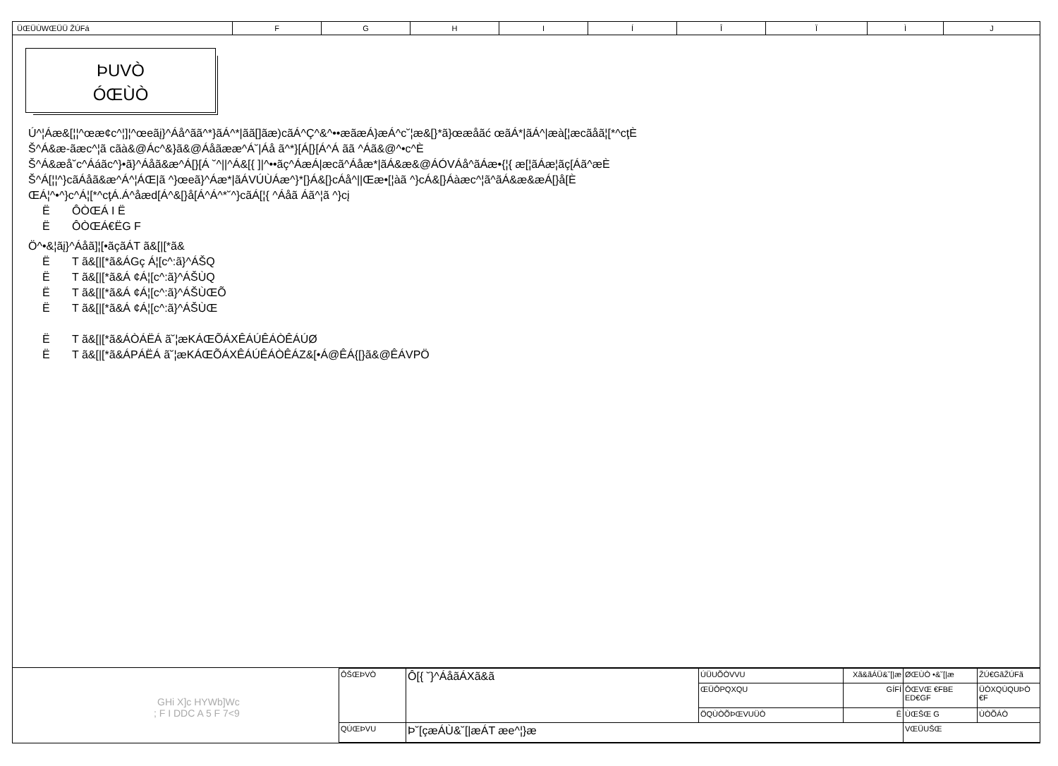ÜŒÜÙWŒÜÜ ŽÚFá F G H I Í Î Ï Ì J
ÞUVÒ
ÓŒÙÒ
Ú^¦Áæ&[¦¦^œæ¢c^¦]¦^œeãį}^Áå^ãã^*}ãÁ^*|ãã[]ãæ)cãÁ^Ç^&^••æãæÁ}æÁ^c˘¦æ&[}*ã}œæåãć œãÁ*|ãÁ^|æà[¦æcãåã¦[*^cţÈ
Š^Á&æ-ãæc^¦ã cãà&@Ác^&}ã&@Áåãææ^Á˘|Áå ã^*}[Á[}[Á^Á ãã ^Áã&@^•c^È
Š^Á&æå˘c^Ááãc^}•ã}^Áåã&æ^Á[}[Á ˘^||^Á&[{ ]|^••ãç^ÁæÁ|æcã^Áåæ*|ãÁ&æ&@ÁÓVÁå^ãÁæ•{¦{ æ[¦ãÁæ¦ãç[Áã^æÈ
Š^Á[¦¦^}cãÁåã&æ^Á^¦ÁŒ|ã ^}œeã}^Áæ*|ãÁVÚÙÁæ^}*[}Á&[}cÁå^||Œæ•[¦àã ^}cÁ&[}Áàæc^¦ã^ãÁ&æ&æÁ[}å[È
ŒÁ¦^•^}c^Á¦[*^cţÁ.Á^åæd[Á^&[}å[Á^Á^*˘^}cãÁ[¦{ ^Áåã Áã^¦ã ^}cį
Ë ÔÒŒÁ I Ë
Ë ÔÒŒÁ€ËG F
Ö^•&¦ãį}^Áåã]¦[•ãçãÁT ã&[|[*ã&
Ë T ã&[|[*ã&ÁGç Á¦[c^:ã}^ÁŠQ
Ë T ã&[|[*ã&Á ¢Á¦[c^:ã}^ÁŠÙQ
Ë T ã&[|[*ã&Á ¢Á¦[c^:ã}^ÁŠÙŒÕ
Ë T ã&[|[*ã&Á ¢Á¦[c^:ã}^ÁŠÙŒ
Ë T ã&[|[*ã&ÁÒÁËÁ ã˘¦æKÁŒÕÁXÊÁÚÊÁÒÊÁÚØ
Ë T ã&[|[*ã&ÁPÁËÁ ã˘¦æKÁŒÕÁXÊÁÚÊÁÒÊÁZ&[•Á@ÊÁ{[}ã&@ÊÁVPÖ
GHi X]c HYWb]Wc
; F I DDC A 5 F 7<9
| ÔŠŒÞVÒ | Ô[{ ˘}^ÁåãÁXã&ã | ÚÜUÕÒVVU | Xã&ãÁÜ&˘[/æ | ØŒÙÒ •&˘[/æ | ŽÚ€GãŽÚFã |
| | | ŒÜÔPQXQU | GÍFÍ | ÔŒVŒ €FBE ED€GF | ÜÒXQÙQUÞÒ €F |
| | | ÖQÙÒÕÞŒVUÜÒ | Ë | ÙŒŠŒ G | ÙÒÕÁÒ |
| QÚŒÞVU | Þ˘[çæÁÙ&˘[/æÁT æe^¦}æ | | | VŒÜUŠŒ | |